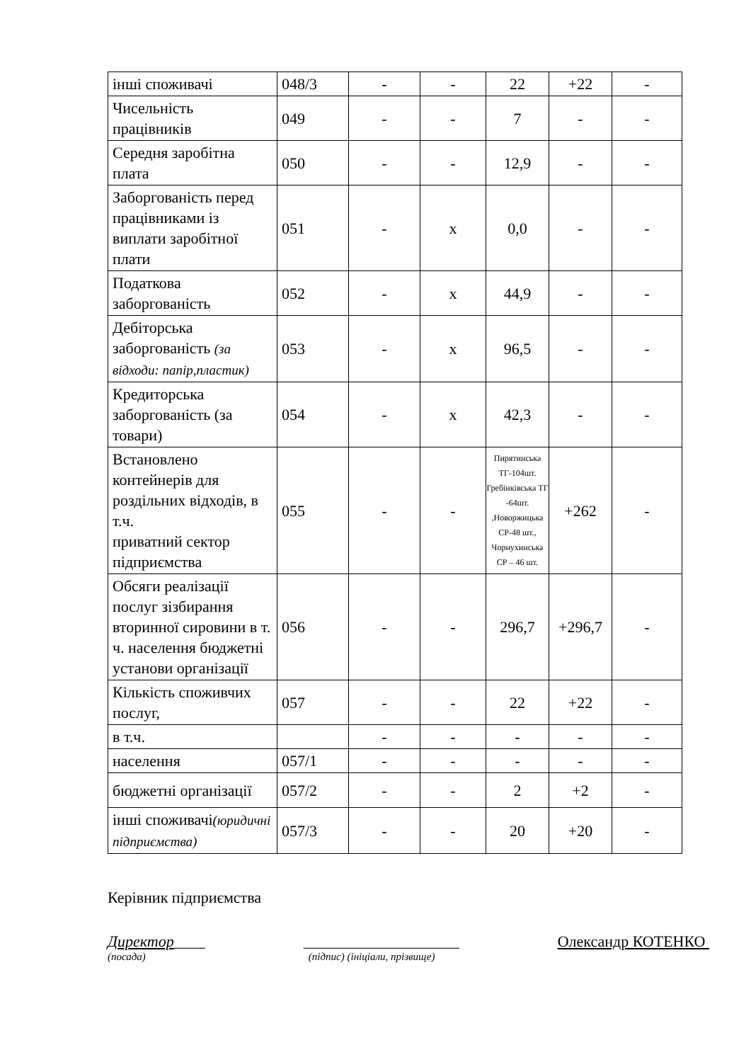| інші споживачі | 048/3 | - | - | 22 | +22 | - |
| Чисельність працівників | 049 | - | - | 7 | - | - |
| Середня заробітна плата | 050 | - | - | 12,9 | - | - |
| Заборгованість перед працівниками із виплати заробітної плати | 051 | - | x | 0,0 | - | - |
| Податкова заборгованість | 052 | - | x | 44,9 | - | - |
| Дебіторська заборгованість (за відходи: папір,пластик) | 053 | - | x | 96,5 | - | - |
| Кредиторська заборгованість (за товари) | 054 | - | x | 42,3 | - | - |
| Встановлено контейнерів для роздільних відходів, в т.ч. приватний сектор підприємства | 055 | - | - | Пирятинська ТГ-104шт. Гребінківська ТГ -64шт. ,Новоржицька СР-48 шт., Чорнухинська СР – 46 шт. | +262 | - |
| Обсяги реалізації послуг зізбирання вторинної сировини в т. ч. населення бюджетні установи організації | 056 | - | - | 296,7 | +296,7 | - |
| Кількість споживчих послуг, | 057 | - | - | 22 | +22 | - |
| в т.ч. | | - | - | - | - | - |
| населення | 057/1 | - | - | - | - | - |
| бюджетні організації | 057/2 | - | - | 2 | +2 | - |
| інші споживачі (юридичні підприємства) | 057/3 | - | - | 20 | +20 | - |
Керівник підприємства
Директор____ ____________________ Олександр КОТЕНКО
(посада) (підпис) (ініціали, прізвище)